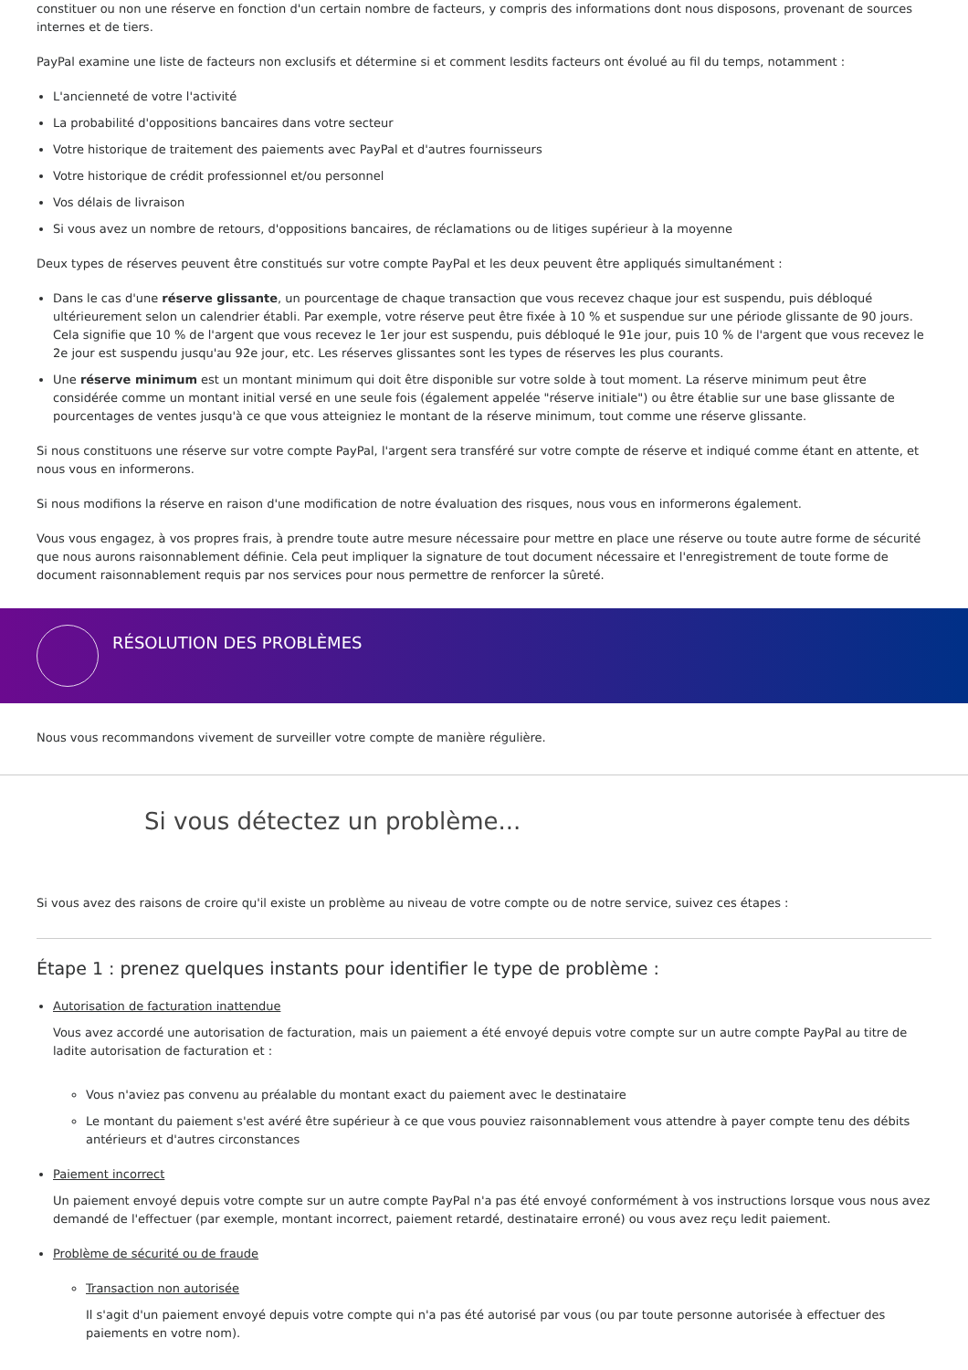constituer ou non une réserve en fonction d'un certain nombre de facteurs, y compris des informations dont nous disposons, provenant de sources internes et de tiers.
PayPal examine une liste de facteurs non exclusifs et détermine si et comment lesdits facteurs ont évolué au fil du temps, notamment :
L'ancienneté de votre l'activité
La probabilité d'oppositions bancaires dans votre secteur
Votre historique de traitement des paiements avec PayPal et d'autres fournisseurs
Votre historique de crédit professionnel et/ou personnel
Vos délais de livraison
Si vous avez un nombre de retours, d'oppositions bancaires, de réclamations ou de litiges supérieur à la moyenne
Deux types de réserves peuvent être constitués sur votre compte PayPal et les deux peuvent être appliqués simultanément :
Dans le cas d'une réserve glissante, un pourcentage de chaque transaction que vous recevez chaque jour est suspendu, puis débloqué ultérieurement selon un calendrier établi. Par exemple, votre réserve peut être fixée à 10 % et suspendue sur une période glissante de 90 jours. Cela signifie que 10 % de l'argent que vous recevez le 1er jour est suspendu, puis débloqué le 91e jour, puis 10 % de l'argent que vous recevez le 2e jour est suspendu jusqu'au 92e jour, etc. Les réserves glissantes sont les types de réserves les plus courants.
Une réserve minimum est un montant minimum qui doit être disponible sur votre solde à tout moment. La réserve minimum peut être considérée comme un montant initial versé en une seule fois (également appelée "réserve initiale") ou être établie sur une base glissante de pourcentages de ventes jusqu'à ce que vous atteigniez le montant de la réserve minimum, tout comme une réserve glissante.
Si nous constituons une réserve sur votre compte PayPal, l'argent sera transféré sur votre compte de réserve et indiqué comme étant en attente, et nous vous en informerons.
Si nous modifions la réserve en raison d'une modification de notre évaluation des risques, nous vous en informerons également.
Vous vous engagez, à vos propres frais, à prendre toute autre mesure nécessaire pour mettre en place une réserve ou toute autre forme de sécurité que nous aurons raisonnablement définie. Cela peut impliquer la signature de tout document nécessaire et l'enregistrement de toute forme de document raisonnablement requis par nos services pour nous permettre de renforcer la sûreté.
RÉSOLUTION DES PROBLÈMES
Nous vous recommandons vivement de surveiller votre compte de manière régulière.
Si vous détectez un problème...
Si vous avez des raisons de croire qu'il existe un problème au niveau de votre compte ou de notre service, suivez ces étapes :
Étape 1 : prenez quelques instants pour identifier le type de problème :
Autorisation de facturation inattendue
Vous avez accordé une autorisation de facturation, mais un paiement a été envoyé depuis votre compte sur un autre compte PayPal au titre de ladite autorisation de facturation et :
Vous n'aviez pas convenu au préalable du montant exact du paiement avec le destinataire
Le montant du paiement s'est avéré être supérieur à ce que vous pouviez raisonnablement vous attendre à payer compte tenu des débits antérieurs et d'autres circonstances
Paiement incorrect
Un paiement envoyé depuis votre compte sur un autre compte PayPal n'a pas été envoyé conformément à vos instructions lorsque vous nous avez demandé de l'effectuer (par exemple, montant incorrect, paiement retardé, destinataire erroné) ou vous avez reçu ledit paiement.
Problème de sécurité ou de fraude
Transaction non autorisée
Il s'agit d'un paiement envoyé depuis votre compte qui n'a pas été autorisé par vous (ou par toute personne autorisée à effectuer des paiements en votre nom).